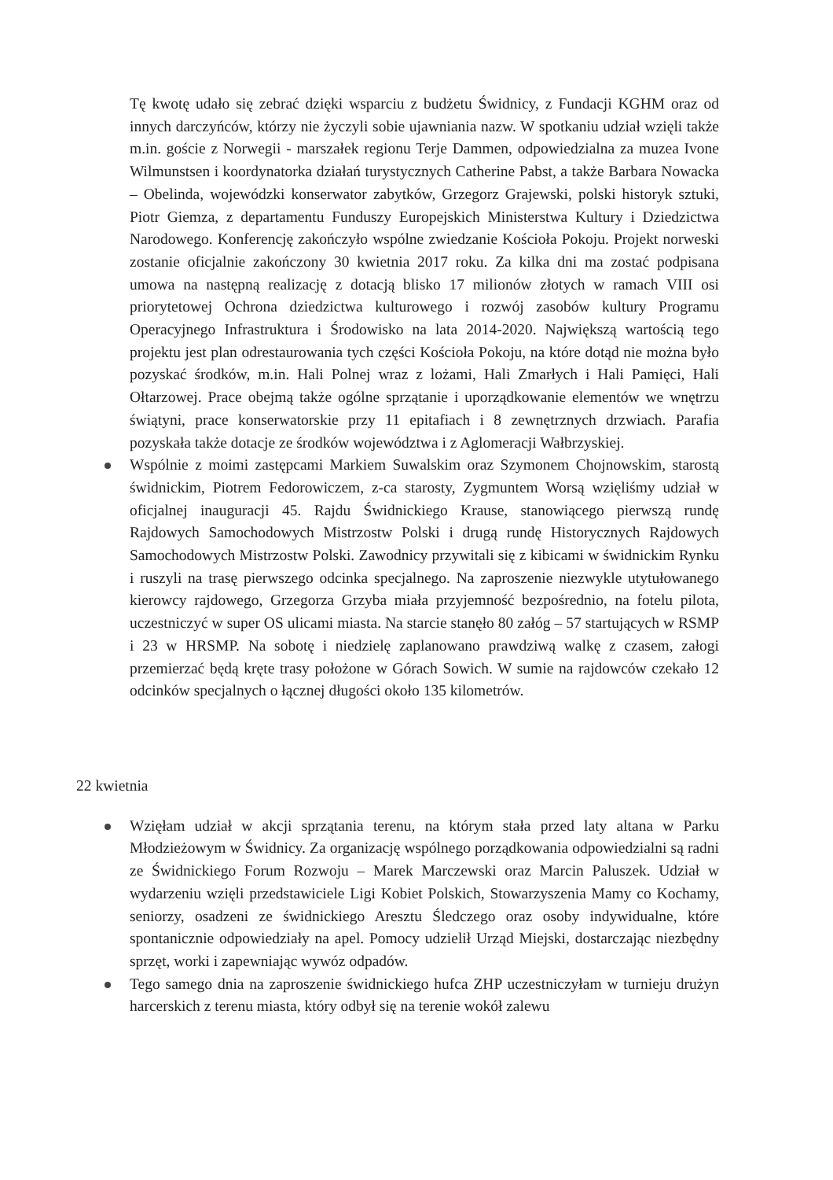Tę kwotę udało się zebrać dzięki wsparciu z budżetu Świdnicy, z Fundacji KGHM oraz od innych darczyńców, którzy nie życzyli sobie ujawniania nazw. W spotkaniu udział wzięli także m.in. goście z Norwegii - marszałek regionu Terje Dammen, odpowiedzialna za muzea Ivone Wilmunstsen i koordynatorka działań turystycznych Catherine Pabst, a także Barbara Nowacka – Obelinda, wojewódzki konserwator zabytków, Grzegorz Grajewski, polski historyk sztuki, Piotr Giemza, z departamentu Funduszy Europejskich Ministerstwa Kultury i Dziedzictwa Narodowego. Konferencję zakończyło wspólne zwiedzanie Kościoła Pokoju. Projekt norweski zostanie oficjalnie zakończony 30 kwietnia 2017 roku. Za kilka dni ma zostać podpisana umowa na następną realizację z dotacją blisko 17 milionów złotych w ramach VIII osi priorytetowej Ochrona dziedzictwa kulturowego i rozwój zasobów kultury Programu Operacyjnego Infrastruktura i Środowisko na lata 2014-2020. Największą wartością tego projektu jest plan odrestaurowania tych części Kościoła Pokoju, na które dotąd nie można było pozyskać środków, m.in. Hali Polnej wraz z lożami, Hali Zmarłych i Hali Pamięci, Hali Ołtarzowej. Prace obejmą także ogólne sprzątanie i uporządkowanie elementów we wnętrzu świątyni, prace konserwatorskie przy 11 epitafiach i 8 zewnętrznych drzwiach. Parafia pozyskała także dotacje ze środków województwa i z Aglomeracji Wałbrzyskiej.
Wspólnie z moimi zastępcami Markiem Suwalskim oraz Szymonem Chojnowskim, starostą świdnickim, Piotrem Fedorowiczem, z-ca starosty, Zygmuntem Worsą wzięliśmy udział w oficjalnej inauguracji 45. Rajdu Świdnickiego Krause, stanowiącego pierwszą rundę Rajdowych Samochodowych Mistrzostw Polski i drugą rundę Historycznych Rajdowych Samochodowych Mistrzostw Polski. Zawodnicy przywitali się z kibicami w świdnickim Rynku i ruszyli na trasę pierwszego odcinka specjalnego. Na zaproszenie niezwykle utytułowanego kierowcy rajdowego, Grzegorza Grzyba miała przyjemność bezpośrednio, na fotelu pilota, uczestniczyć w super OS ulicami miasta. Na starcie stanęło 80 załóg – 57 startujących w RSMP i 23 w HRSMP. Na sobotę i niedzielę zaplanowano prawdziwą walkę z czasem, załogi przemierzać będą kręte trasy położone w Górach Sowich. W sumie na rajdowców czekało 12 odcinków specjalnych o łącznej długości około 135 kilometrów.
22 kwietnia
Wzięłam udział w akcji sprzątania terenu, na którym stała przed laty altana w Parku Młodzieżowym w Świdnicy. Za organizację wspólnego porządkowania odpowiedzialni są radni ze Świdnickiego Forum Rozwoju – Marek Marczewski oraz Marcin Paluszek. Udział w wydarzeniu wzięli przedstawiciele Ligi Kobiet Polskich, Stowarzyszenia Mamy co Kochamy, seniorzy, osadzeni ze świdnickiego Aresztu Śledczego oraz osoby indywidualne, które spontanicznie odpowiedziały na apel. Pomocy udzielił Urząd Miejski, dostarczając niezbędny sprzęt, worki i zapewniając wywóz odpadów.
Tego samego dnia na zaproszenie świdnickiego hufca ZHP uczestniczyłam w turnieju drużyn harcerskich z terenu miasta, który odbył się na terenie wokół zalewu